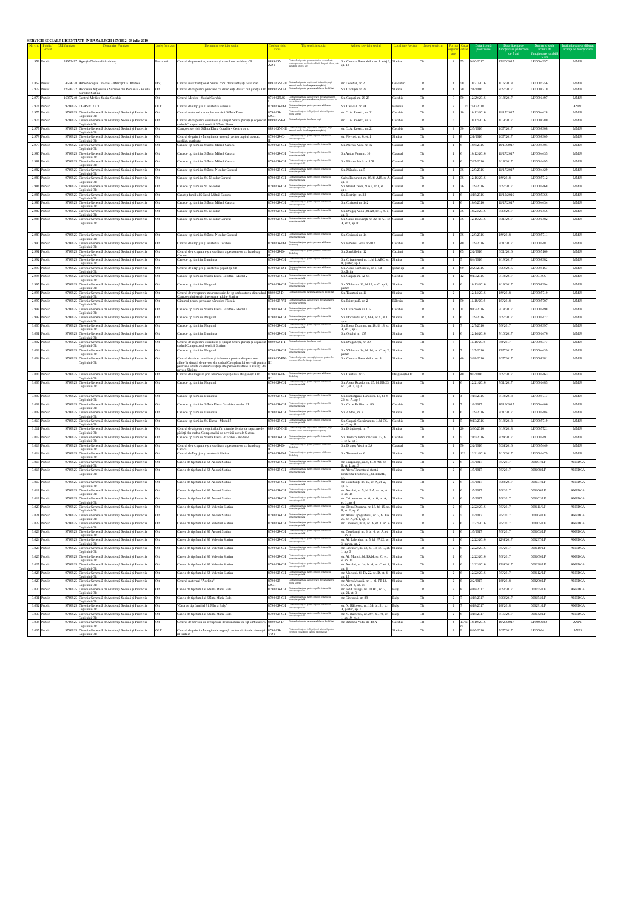SERVICII SOCIALE LICENȚIATE ÎN BAZA LEGII 197/2012 -08 iulie 2019
| Nr. crt. | Public/ Privat | CUI furnizor | Denumire Furnizor | Județ furnizor | Denumire serviciu social | Cod serviciu social | Tip serviciu social | Adresa serviciu social | Localitate /sector | Județ serviciu | Forma organiz are | Capa citate | Data licentă provizorie | Data licența de funcționare pe termen de 5 ani | Numar si serie licenta de funcționare valabilă 5 ani | Instituția care a eliberat licența de funcționare |
| --- | --- | --- | --- | --- | --- | --- | --- | --- | --- | --- | --- | --- | --- | --- | --- | --- |
| 959 | Public | 28652497 | Agenția Națională Antidrog | București | Centrul de prevenire, evaluare și consiliere antidrog Olt | 8899 CZ-AD-I | Centre de zi pentru persoane toxico-dependente pentru persoane cu diferite adicții: droguri, alcool, alte substanțe toxice, etc | Str. Centura Basarabilor nr. 8. etaj 2, ap. 13 | Slatina | Olt | 4 | 55 | 9/20/2017 | 12/20/2017 | LF/0004357 | MMJS |
| 1.859 | Privat | 4554378 | Arhiepiscopia Craiovei - Mitropolia Olteniei | Dolj | Centrul multifuncțional pentru copii dezavantajați Grădinari | 8891 CZ-C-II | Centre de zi pentru copii: copii în familie, copii separați sau în risc de separare de părinți | str. Decebal, nr. 2 | Grădinari | Olt | 4 | 50 | 10/31/2016 | 1/16/2018 | LF/0005756 | MMJS |
| 2.972 | Privat | 22536272 | Asociația Națională a Surzilor din România - Filiala Surzilor Slatina | Olt | Centrul de zi pentru persoane cu deficiențe de auz din județul Olt | 8899 CZ-D-I | Centre de zi pentru persoane adulte cu dizabilitati | Str. Cornișei nr. 28 | Slatina | Olt | 4 | 20 | 2/1/2016 | 2/27/2017 | LF/0008310 | MMJS |
| 2.973 | Public | 16057240 | Centrul Medico Social Corabia | Olt | Centrul Medico - Social Corabia | 8710 CRMS-I | Centre rezidențiale de îngrijire și asistență medico-socială pentru persoane vârstnice, bolnavi cronici în fază terminală | Str. Carpați nr. 26-28 | Corabia | Olt | 9 | 50 | 12/29/2016 | 9/18/2017 | LF/0001497 | MMJS |
| 2.974 | Public | 9746625 | DGASPC OLT | OLT | Centrul de ingrijire si asistenta Babiciu | 8790 CR-D-I | Centre rezidențiale pentru persoane adulte cu dizabilitati | Str. Caracal, nr. 34 | Băbiciu | Olt | 2 | 15 | 7/30/2018 | | | ANPD |
| 2.975 | Public | 9746625 | Direcția Generală de Asistență Socială și Protecția Copilului Olt | Olt | Centrul maternal - complex servicii Sfânta Elena | 8790 CR-MC-I | Centre rezidențiale de îngrijire și asistență pentru mamă și copil | str. C. A. Rosetti, nr. 21 | Corabia | Olt | 2 | 10 | 10/12/2016 | 11/17/2017 | LF/0004428 | MMJS |
| 2.976 | Public | 9746625 | Direcția Generală de Asistență Socială și Protecția Copilului Olt | Olt | Centrul de zi pentru consiliere și sprijin pentru părinți și copii din cadrul Complexului servicii Sfânta Elena | 8899 CZ-F-I | Centre de zi pentru familie cu copii | str. C. A. Rosetti, nr. 21 | Corabia | Olt | 6 | | 10/12/2016 | 4/19/2017 | LF/0008380 | MMJS |
| 2.977 | Public | 9746625 | Direcția Generală de Asistență Socială și Protecția Copilului Olt | Olt | Complex servicii Sfânta Elena Corabia - Centru de zi | 8891 CZ-C-II | Centre de zi pentru copii: copii în familie, copii separați sau în risc de separare de părinți | str. C. A. Rosetti, nr. 21 | Corabia | Olt | 4 | 30 | 2/5/2016 | 2/27/2017 | LF/0008308 | MMJS |
| 2.978 | Public | 9746625 | Direcția Generală de Asistență Socială și Protecția Copilului Olt | Olt | Centrul de primire în regim de urgență pentru copilul abuzat, neglijat, exploatat | 8790 CR-C-II | Centre rezidențiale pentru copii în sistemul de protecție specială | str. Plevnei, nr. 6, et. 1 | Slatina | Olt | 2 | 8 | 2/1/2016 | 2/27/2017 | LF/0008309 | MMJS |
| 2.979 | Public | 9746625 | Direcția Generală de Asistență Socială și Protecția Copilului Olt | Olt | Casa de tip familial Sfântul Mihail Caracal | 8790 CR-C-I | Centre rezidențiale pentru copii în sistemul de protecție specială | Str. Mircea Vodă nr. 82 | Caracal | Olt | 1 | 6 | 10/6/2016 | 10/19/2017 | LF/0004404 | MMJS |
| 2.980 | Public | 9746625 | Direcția Generală de Asistență Socială și Protecția Copilului Olt | Olt | Casa de tip familial Sfântul Mihail Caracal | 8790 CR-C-I | Centre rezidențiale pentru copii în sistemul de protecție specială | Str.Anton Pann nr. 10 | Caracal | Olt | 1 | 6 | 10/12/2016 | 11/27/2017 | LF/0004435 | MMJS |
| 2.981 | Public | 9746625 | Direcția Generală de Asistență Socială și Protecția Copilului Olt | Olt | Casa de tip familial Sfântul Mihail Caracal | 8790 CR-C-I | Centre rezidențiale pentru copii în sistemul de protecție specială | Str. Mircea Vodă nr. 108 | Caracal | Olt | 1 | 6 | 7/27/2016 | 9/18/2017 | LF/0001495 | MMJS |
| 2.982 | Public | 9746625 | Direcția Generală de Asistență Socială și Protecția Copilului Olt | Olt | Casa de tip familial Sfântul Nicolae Caracal | 8790 CR-C-I | Centre rezidențiale pentru copii în sistemul de protecție specială | Str. Mărului, nr. 5 | Caracal | Olt | 1 | 36 | 12/9/2016 | 11/17/2017 | LF/0004429 | MMJS |
| 2.983 | Public | 9746625 | Direcția Generală de Asistență Socială și Protecția Copilului Olt | Olt | Casa de tip familial Sf. Nicolae Caracal | 8790 CR-C-I | Centre rezidențiale pentru copii în sistemul de protecție specială | Calea București nr. 46, bl A19, sc A, ap. 3 | Caracal | Olt | 1 | 36 | 12/16/2016 | 1/9/2018 | LF/0005712 | MMJS |
| 2.984 | Public | 9746625 | Direcția Generală de Asistență Socială și Protecția Copilului Olt | Olt | Casa de tip familial Sf. Nicolae | 8790 CR-C-I | Centre rezidențiale pentru copii în sistemul de protecție specială | Str.Aleea Creșei, bl A6, sc 1, et 1, ap 4 | Caracal | Olt | 1 | 36 | 12/9/2016 | 6/27/2017 | LF/0001468 | MMJS |
| 2.985 | Public | 9746625 | Direcția Generală de Asistență Socială și Protecția Copilului Olt | Olt | Casa tip familial Sfântul Mihail Caracal | 8790 CR-C-I | Centre rezidențiale pentru copii în sistemul de protecție specială | Str. Bistriței nr. 22 | Caracal | Olt | 1 | 6 | 4/18/2016 | 11/10/2016 | LF/0005366 | MMJS |
| 2.986 | Public | 9746625 | Direcția Generală de Asistență Socială și Protecția Copilului Olt | Olt | Casa de tip familial Sfântul Mihail Caracal | 8790 CR-C-I | Centre rezidențiale pentru copii în sistemul de protecție specială | Str. Craiovei nr. 142 | Caracal | Olt | 1 | 6 | 10/6/2016 | 11/27/2017 | LF/0004434 | MMJS |
| 2.987 | Public | 9746625 | Direcția Generală de Asistență Socială și Protecția Copilului Olt | Olt | Casa de tip familial Sf. Nicolae | 8790 CR-C-I | Centre rezidențiale pentru copii în sistemul de protecție specială | Str. Dragoș Vodă , bl A8, sc 1, et. 1, ap. 3 | Caracal | Olt | 1 | 36 | 10/24/2016 | 5/30/2017 | LF/0001456 | MMJS |
| 2.988 | Public | 9746625 | Direcția Generală de Asistență Socială și Protecția Copilului Olt | Olt | Casa de tip familial Sf. Nicolae Caracal | 8790 CR-C-I | Centre rezidențiale pentru copii în sistemul de protecție specială | Str. Calea București nr. 22, bl A1, sc A, et 3, ap 10 | Caracal | Olt | 1 | 36 | 12/16/2016 | 7/31/2017 | LF/0001482 | MMJS |
| 2.989 | Public | 9746625 | Direcția Generală de Asistență Socială și Protecția Copilului Olt | Olt | Casa de tip familial Sfântul Nicolae Caracal | 8790 CR-C-I | Centre rezidențiale pentru copii în sistemul de protecție specială | Str. Craiovei nr. 14 | Caracal | Olt | 1 | 36 | 12/9/2016 | 1/9/2018 | LF/0005711 | MMJS |
| 2.990 | Public | 9746625 | Direcția Generală de Asistență Socială și Protecția Copilului Olt | Olt | Centrul de îngrijire și asistență Corabia | 8790 CR-D-I | Centre rezidențiale pentru persoane adulte cu dizabilități | Str. Bibescu Vodă nr 40 A | Corabia | Olt | 1 | 40 | 12/9/2016 | 7/31/2017 | LF/0001481 | MMJS |
| 2.991 | Public | 9746625 | Direcția Generală de Asistență Socială și Protecția Copilului Olt | Olt | Centrul de recuperare și reabilitare a persoanelor cu handicap Cezieni | 8790 CR-D-II | Centre rezidențiale pentru persoane adulte cu dizabilități | Str. Zambilei nr 12 | Cezieni | Olt | 1 | 65 | 2/2/2016 | 6/21/2016 | LF/0005160 | MMJS |
| 2.992 | Public | 9746625 | Direcția Generală de Asistență Socială și Protecția Copilului Olt | Olt | Case de tip familial Luminița | 8790 CR-C-I | Centre rezidențiale pentru copii în sistemul de protecție specială | Str. Crizantemei nr. 1, bl 1 ABC, sc B, parter, ap 1 | Slatina | Olt | 1 | 5 | 8/4/2016 | 4/19/2017 | LF/0008382 | MMJS |
| 2.993 | Public | 9746625 | Direcția Generală de Asistență Socială și Protecția Copilului Olt | Olt | Centrul de îngrijire și asistență Șopârlița Olt | 8790 CR-D-I | Centre rezidențiale pentru persoane adulte cu dizabilități | Str. Aleea Căminului, nr 1, sat Șopârlița | șopârlița | Olt | 1 | 60 | 2/29/2016 | 7/29/2016 | LF/0005167 | MMJS |
| 2.994 | Public | 9746625 | Direcția Generală de Asistență Socială și Protecția Copilului Olt | Olt | Casa de tip familial Sfânta Elena Corabia - Modul 2 | 8790 CR-C-I | Centre rezidențiale pentru copii în sistemul de protecție specială | Str. Carpați nr. 52 bis | Corabia | Olt | 1 | 12 | 9/13/2016 | 9/18/2017 | LF/001496 | MMJS |
| 2.995 | Public | 9746625 | Direcția Generală de Asistență Socială și Protecția Copilului Olt | Olt | Casa de tip familial Mugurel | 8790 CR-C-I | Centre rezidențiale pentru copii în sistemul de protecție specială | Str. Văilor nr. 12, bl 12, sc C, ap 3, parter | Slatina | Olt | 1 | 6 | 10/13/2016 | 4/19/2017 | LF/0008394 | MMJS |
| 2.996 | Public | 9746625 | Direcția Generală de Asistență Socială și Protecția Copilului Olt | Olt | Centrul de recuperare neuromotorie de tip ambulatoriu din cadrul Complexului servicii persoane adulte Slatina | 8899 CZ-D-II | Centre de zi pentru persoane adulte cu dizabilitati | Str. Toamnei nr. 11 | Slatina | Olt | 2 | | 12/14/2016 | 1/9/2018 | LF/0005710 | MMJS |
| 2.997 | Public | 9746625 | Direcția Generală de Asistență Socială și Protecția Copilului Olt | Olt | Căminul pentru persoane vârstnice Fălcoiu | 8730 CR-V-I | Centre rezidențiale de îngrijire și asistență pentru persoane vârstnice | Str. Principală, nr. 2 | Fălcoiu | Olt | 1 | 50 | 11/18/2016 | 1/5/2018 | LF/0005707 | MMJS |
| 2.998 | Public | 9746625 | Direcția Generală de Asistență Socială și Protecția Copilului Olt | Olt | Casa de tip familial Sfânta Elena Corabia - Modul 1 | 8790 CR-C-I | Centre rezidențiale pentru copii în sistemul de protecție specială | Str. Cuza Vodă nr 115 | Corabia | Olt | 1 | 11 | 9/13/2016 | 9/18/2017 | LF/0001498 | MMJS |
| 2.999 | Public | 9746625 | Direcția Generală de Asistență Socială și Protecția Copilului Olt | Olt | Casa de tip familial Mugurel | 8790 CR-C-I | Centre rezidențiale pentru copii în sistemul de protecție specială | Str. Dorobanți nr 4, bl 4, sc A, et 1, ap 4 | Slatina | Olt | 1 | 6 | 12/9/2016 | 6/27/2017 | LF/0001472 | MMJS |
| 3.000 | Public | 9746625 | Direcția Generală de Asistență Socială și Protecția Copilului Olt | Olt | Casa de tip familial Mugurel | 8790 CR-C-I | Centre rezidențiale pentru copii în sistemul de protecție specială | Str. Elena Doamna, nr. 18, bl 18, sc A, et 1, ap 3 | Slatina | Olt | 1 | 7 | 12/7/2016 | 5/9/2017 | LF/0008397 | MMJS |
| 3.001 | Public | 9746625 | Direcția Generală de Asistență Socială și Protecția Copilului Olt | Olt | Casa de tip familial Luminița | 8790 CR-C-I | Centre rezidențiale pentru copii în sistemul de protecție specială | Str. Oltului nr. 107 | Slatina | Olt | 1 | 6 | 12/14/2016 | 7/10/2017 | LF/0001476 | MMJS |
| 3.002 | Public | 9746625 | Direcția Generală de Asistență Socială și Protecția Copilului Olt | Olt | Centrul de zi pentru consiliere și sprijin pentru părinți și copii din cadrul Complexului servicii Slatina | 8899 CZ-F-I | Centre de zi pentru familie cu copii | Str. Drăgănești, nr. 29 | Slatina | Olt | 6 | | 11/18/2016 | 5/8/2017 | LF/0008377 | MMJS |
| 3.003 | Public | 9746625 | Direcția Generală de Asistență Socială și Protecția Copilului Olt | Olt | Casa de tip familial Mugurel | 8790 CR-C-I | Centre rezidențiale pentru copii în sistemul de protecție specială | Str. Văilor nr. 14, bl. 14, sc. C, ap 2, parter | Slatina | Olt | 1 | 7 | 12/7/2016 | 12/7/2017 | LF/0004439 | MMJS |
| 3.004 | Public | 9746625 | Direcția Generală de Asistență Socială și Protecția Copilului Olt | Olt | Centrul de zi de consiliere și informare pentru alte persoane aflate în situații de nevoie din cadrul Complexului servicii pentru persoane adulte cu dizabilități și alte persoane aflate în situații de nevoie Slatina | 8899 CZ-PN-III | Centre de zi pentru asistență și suport pentru alte persoane aflate în situație de nevoie | Str. Centura Basarabilor, nr. 8 | Slatina | Olt | 4 | 40 | 3/28/2016 | 3/27/2017 | LF/0008381 | MMJS |
| 3.005 | Public | 9746625 | Direcția Generală de Asistență Socială și Protecția Copilului Olt | Olt | Centrul de integrare prin terapie ocupațională Drăgănești Olt | 8790 CR-D-III | Centre rezidențiale pentru persoane adulte cu dizabilități | Str. Carității nr 22 | Drăgănești-Olt | Olt | 1 | 40 | 9/5/2016 | 6/27/2017 | LF/0001463 | MMJS |
| 3.006 | Public | 9746625 | Direcția Generală de Asistență Socială și Protecția Copilului Olt | Olt | Casa de tip familial Mugurel | 8790 CR-C-I | Centre rezidențiale pentru copii în sistemul de protecție specială | Str. Aleea Rozelor nr. 15, bl. FB 23, sc C, et. 1, ap 3 | Slatina | Olt | 1 | 6 | 12/21/2016 | 7/31/2017 | LF/0001485 | MMJS |
| 3.007 | Public | 9746625 | Direcția Generală de Asistență Socială și Protecția Copilului Olt | Olt | Casa de tip familial Luminița | 8790 CR-C-I | Centre rezidențiale pentru copii în sistemul de protecție specială | Str. Prelungirea Tunari nr. 18, bl. S 26, sc. A, ap 3 | Slatina | Olt | 1 | 4 | 7/15/2016 | 5/18/2018 | LF/0005717 | MMJS |
| 3.008 | Public | 9746625 | Direcția Generală de Asistență Socială și Protecția Copilului Olt | Olt | Casa de tip familial Sfânta Elena Corabia - modul III | 8790 CR-C-I | Centre rezidențiale pentru copii în sistemul de protecție specială | Str. Cezar Bolliac nr. 86 | Corabia | Olt | 1 | 7 | 1/9/2017 | 10/19/2017 | LF/0004406 | MMJS |
| 3.009 | Public | 9746625 | Direcția Generală de Asistență Socială și Protecția Copilului Olt | Olt | Casa de tip familial Luminița | 8790 CR-C-I | Centre rezidențiale pentru copii în sistemul de protecție specială | Str. Andrei, nr. 8 | Slatina | Olt | 1 | 6 | 12/9/2016 | 7/31/2017 | LF/0001484 | MMJS |
| 3.010 | Public | 9746625 | Direcția Generală de Asistență Socială și Protecția Copilului Olt | Olt | Casa de tip familial Sf. Elena - Modul 5 | 8790 CR-C-I | Centre rezidențiale pentru copii în sistemul de protecție specială | Str. Carpați-Caraiman nr. 1, bl D6, sc. C, ap 11 | Corabia | Olt | 1 | 5 | 9/13/2016 | 5/18/2018 | LF/0005719 | MMJS |
| 3.011 | Public | 9746625 | Direcția Generală de Asistență Socială și Protecția Copilului Olt | Olt | Centrul de zi pentru copii aflați în situație de risc de separare de părinți din cadrul Complexului de servicii sociale Slatina | 8891 CZ-C-II | Centre de zi pentru copii: copii în familie, copii separați sau în risc de separare de părinți | Str. Drăgănești, nr. 7 | Slatina | Olt | 4 | 20 | 3/30/2016 | 6/19/2018 | LF/0005721 | MMJS |
| 3.012 | Public | 9746625 | Direcția Generală de Asistență Socială și Protecția Copilului Olt | Olt | Casa de tip familial Sfânta Elena - Corabia - modul 4 | 8790 CR-C-I | Centre rezidențiale pentru copii în sistemul de protecție specială | Str. Tudor Vladimirescu nr. 57, bl. 1, sc A, ap 1 | Corabia | Olt | 1 | 5 | 7/15/2016 | 8/24/2017 | LF/0001491 | MMJS |
| 3.013 | Public | 9746625 | Direcția Generală de Asistență Socială și Protecția Copilului Olt | Olt | Centrul de recuperare și reabilitare a persoanelor cu handicap Caracal | 8790 CR-D-II | Centre rezidențiale pentru persoane adulte cu dizabilități | Str. Dragoș Vodă nr 2A | Caracal | Olt | 1 | 50 | 2/2/2016 | 5/24/2016 | LF/0005440 | MMJS |
| 3.014 | Public | 9746625 | Direcția Generală de Asistență Socială și Protecția Copilului Olt | Olt | Centrul de îngrijire și asistență Slatina | 8790 CR-D-I | Centre rezidențiale pentru persoane adulte cu dizabilități | Str. Toamnei nr. 6 | Slatina | Olt | 1 | 122 | 12/21/2016 | 7/10/2017 | LF/0001479 | MMJS |
| 3.015 | Public | 9746625 | Direcția Generală de Asistență Socială și Protecția Copilului Olt | Olt | Casele de tip familial Sf. Andrei Slatina | 8790 CR-C-I | Centre rezidențiale pentru copii în sistemul de protecție specială | str. Drăgănești, nr. 8, bl. 8 AB, sc. B, et. 1, ap. 3 | Slatina | Olt | 2 | 6 | 1/5/2017 | 7/5/2017 | 000107/LF | ANPDCA |
| 3.016 | Public | 9746625 | Direcția Generală de Asistență Socială și Protecția Copilului Olt | Olt | Casele de tip familial Sf. Andrei Slatina | 8790 CR-C-I | Centre rezidențiale pentru copii în sistemul de protecție specială | str. Aleea Tineretului (fostă Ecaterina Teodoroiu), bl. FB24B, sc. | Slatina | Olt | 2 | 6 | 1/5/2017 | 7/5/2017 | 000108/LF | ANPDCA |
| 3.017 | Public | 9746625 | Direcția Generală de Asistență Socială și Protecția Copilului Olt | Olt | Casele de tip familial Sf. Andrei Slatina | 8790 CR-C-I | Centre rezidențiale pentru copii în sistemul de protecție specială | str. Dorobanți, nr. 25, sc. A, et. 2, ap. 5 | Slatina | Olt | 2 | 6 | 1/5/2017 | 7/28/2017 | 000137/LF | ANPDCA |
| 3.018 | Public | 9746625 | Direcția Generală de Asistență Socială și Protecția Copilului Olt | Olt | Casele de tip familial Sf. Andrei Slatina | 8790 CR-C-I | Centre rezidențiale pentru copii în sistemul de protecție specială | str. Arcului, nr. 5, bl. 9 A, sc. A, et. 4, ap. 18 | Slatina | Olt | 2 | 6 | 1/5/2017 | 7/5/2017 | 000106/LF | ANPDCA |
| 3.019 | Public | 9746625 | Direcția Generală de Asistență Socială și Protecția Copilului Olt | Olt | Casele de tip familial Sf. Andrei Slatina | 8790 CR-C-I | Centre rezidențiale pentru copii în sistemul de protecție specială | str. Crizantemei, nr. 6, bl. 6, sc. A, et. 1, ap. 4 | Slatina | Olt | 2 | 6 | 1/5/2017 | 7/5/2017 | 000102/LF | ANPDCA |
| 3.020 | Public | 9746625 | Direcția Generală de Asistență Socială și Protecția Copilului Olt | Olt | Casele de tip familial Sf. Valentin Slatina | 8790 CR-C-I | Centre rezidențiale pentru copii în sistemul de protecție specială | str. Elena Doamna, nr. 16, bl. 16, sc. B, et. 2, ap. 6 | Slatina | Olt | 2 | 6 | 12/22/2016 | 7/5/2017 | 000111/LF | ANPDCA |
| 3.021 | Public | 9746625 | Direcția Generală de Asistență Socială și Protecția Copilului Olt | Olt | Casele de tip familial Sf. Andrei Slatina | 8790 CR-C-I | Centre rezidențiale pentru copii în sistemul de protecție specială | str. Aleea Tipografului, nr. 2, bl. FA 25, sc. A, et. 1, ap. 4 | Slatina | Olt | 2 | 5 | 1/5/2017 | 7/5/2017 | 000104/LF | ANPDCA |
| 3.022 | Public | 9746625 | Direcția Generală de Asistență Socială și Protecția Copilului Olt | Olt | Casele de tip familial Sf. Valentin Slatina | 8790 CR-C-I | Centre rezidențiale pentru copii în sistemul de protecție specială | str. Cireașov, nr. 6, sc. A, et. 1, ap. 4 | Slatina | Olt | 2 | 6 | 12/22/2016 | 7/5/2017 | 000105/LF | ANPDCA |
| 3.023 | Public | 9746625 | Direcția Generală de Asistență Socială și Protecția Copilului Olt | Olt | Casele de tip familial Sf. Andrei Slatina | 8790 CR-C-I | Centre rezidențiale pentru copii în sistemul de protecție specială | str. Dorobanți, nr. 6, bl. 6, sc. A, et. 1, ap. 3 | Slatina | Olt | 2 | 6 | 1/5/2017 | 7/5/2017 | 000103/LF | ANPDCA |
| 3.024 | Public | 9746625 | Direcția Generală de Asistență Socială și Protecția Copilului Olt | Olt | Casele de tip familial Sf. Valentin Slatina | 8790 CR-C-I | Centre rezidențiale pentru copii în sistemul de protecție specială | str. Al. Lalelelor, nr. 5, bl. FA12, sc. 3, parter, ap. 2 | Slatina | Olt | 2 | 6 | 12/22/2016 | 12/4/2017 | 000237/LF | ANPDCA |
| 3.025 | Public | 9746625 | Direcția Generală de Asistență Socială și Protecția Copilului Olt | Olt | Casele de tip familial Sf. Valentin Slatina | 8790 CR-C-I | Centre rezidențiale pentru copii în sistemul de protecție specială | str. Cireașov, nr. 13, bl. 18, sc. C, et. 1, ap. 3 | Slatina | Olt | 2 | 6 | 12/22/2016 | 7/5/2017 | 000110/LF | ANPDCA |
| 3.026 | Public | 9746625 | Direcția Generală de Asistență Socială și Protecția Copilului Olt | Olt | Casele de tip familial Sf. Valentin Slatina | 8790 CR-C-I | Centre rezidențiale pentru copii în sistemul de protecție specială | str. Al. Muncii, bl. FA24, sc. C, et. 4, ap. 10 | Slatina | Olt | 2 | 6 | 12/22/2016 | 7/5/2017 | 000109/LF | ANPDCA |
| 3.027 | Public | 9746625 | Direcția Generală de Asistență Socială și Protecția Copilului Olt | Olt | Casele de tip familial Sf. Valentin Slatina | 8790 CR-C-I | Centre rezidențiale pentru copii în sistemul de protecție specială | str. Arcului, nr. 14, bl. 4, sc. C, et. 1, ap. 4 | Slatina | Olt | 2 | 6 | 12/22/2016 | 12/4/2017 | 000238/LF | ANPDCA |
| 3.028 | Public | 9746625 | Direcția Generală de Asistență Socială și Protecția Copilului Olt | Olt | Casele de tip familial Sf. Valentin Slatina | 8790 CR-C-I | Centre rezidențiale pentru copii în sistemul de protecție specială | str. Macului, bl. FA 22, sc. D, et. 4, ap. 15 | Slatina | Olt | 2 | 6 | 12/22/2016 | 7/5/2017 | 000112/LF | ANPDCA |
| 3.029 | Public | 9746625 | Direcția Generală de Asistență Socială și Protecția Copilului Olt | Olt | Centrul maternal "Adelina" | 8790 CR-MC-I | Centre rezidențiale de îngrijire și asistență pentru mamă și copil | str. Aleea Muncii, nr. 1, bl. FB 14, sc. A, et. 3, ap. 15 | Slatina | Olt | 2 | 8 | 2/2/2017 | 1/8/2018 | 000290/LF | ANPDCA |
| 3.030 | Public | 9746625 | Direcția Generală de Asistență Socială și Protecția Copilului Olt | Olt | Casele de tip familial Sfânta Maria Balș | 8790 CR-C-I | Centre rezidențiale pentru copii în sistemul de protecție specială | str. Ion Creangă, bl. 18 BC, sc. 2, ap. 21, et. 3 | Balș | Olt | 2 | 8 | 4/18/2017 | 8/23/2017 | 000155/LF | ANPDCA |
| 3.031 | Public | 9746625 | Direcția Generală de Asistență Socială și Protecția Copilului Olt | Olt | Casele de tip familial Sfânta Maria Balș | 8790 CR-C-I | Centre rezidențiale pentru copii în sistemul de protecție specială | str. Cireșului, nr. 88 | Balș | Olt | 2 | 7 | 4/18/2017 | 8/23/2017 | 000154/LF | ANPDCA |
| 3.032 | Public | 9746625 | Direcția Generală de Asistență Socială și Protecția Copilului Olt | Olt | "Casa de tip familial Sf. Maria Balș" | 8790 CR-C-I | Centre rezidențiale pentru copii în sistemul de protecție specială | str. N. Bălcescu, nr. 134, bl. 51, sc. A, parter, ap. 1 | Balș | Olt | 2 | 7 | 4/18/2017 | 1/8/2018 | 000291/LF | ANPDCA |
| 3.033 | Public | 9746625 | Direcția Generală de Asistență Socială și Protecția Copilului Olt | Olt | Casele de tip familial Sfânta Maria Balș | 8790 CR-C-I | Centre rezidențiale pentru copii în sistemul de protecție specială | str. N. Bălcescu, nr. 207, bl. P2, sc. 1, ap.19, et. 4 | Balș | Olt | 2 | 6 | 4/18/2017 | 8/16/2017 | 000142/LF | ANPDCA |
| 3.034 | Public | 9746625 | Direcția Generală de Asistență Socială și Protecția Copilului Olt | Olt | Centrul de servicii de recuperare neuromotorie de tip ambulatoriu | 8899 CZ-D-II | Centre de zi pentru persoane adulte cu dizabilitati | str. Bibescu Vodă, nr. 40 A | Corabia | Olt | 4 | 17/lu nă | 10/19/2016 | 10/20/2017 | LF0000030 | ANPD |
| 3.035 | Public | 9746625 | Direcția Generală de Asistență Socială și Protecția Copilului Olt | OLT | Centrul de primire în regim de urgență pentru victimele violenței în familie | 8790 CR-VD-I | Centre rezidențiale de îngrijire și asistență pentru victimele violenței în familie (domestice) | | Slatina | Olt | 2 | 9 | 8/26/2016 | 7/27/2017 | LF/00004 | ANES |